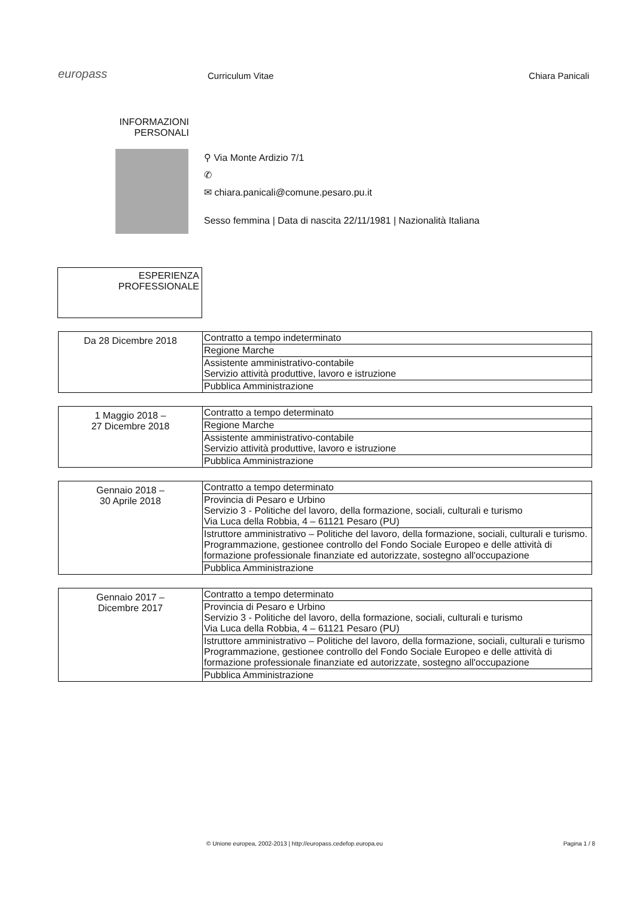europass
Curriculum Vitae
Chiara Panicali
INFORMAZIONI PERSONALI
⚲ Via Monte Ardizio 7/1
✆
✉ chiara.panicali@comune.pesaro.pu.it
Sesso femmina | Data di nascita 22/11/1981 | Nazionalità Italiana
ESPERIENZA
PROFESSIONALE
| Da 28 Dicembre 2018 | Contratto a tempo indeterminato |
| | Regione Marche |
| | Assistente amministrativo-contabile Servizio attività produttive, lavoro e istruzione |
| | Pubblica Amministrazione |
| 1 Maggio 2018 – 27 Dicembre 2018 | Contratto a tempo determinato |
| | Regione Marche |
| | Assistente amministrativo-contabile Servizio attività produttive, lavoro e istruzione |
| | Pubblica Amministrazione |
| Gennaio 2018 – 30 Aprile 2018 | Contratto a tempo determinato |
| | Provincia di Pesaro e Urbino Servizio 3 - Politiche del lavoro, della formazione, sociali, culturali e turismo Via Luca della Robbia, 4 – 61121 Pesaro (PU) |
| | Istruttore amministrativo – Politiche del lavoro, della formazione, sociali, culturali e turismo. Programmazione, gestionee controllo del Fondo Sociale Europeo e delle attività di formazione professionale finanziate ed autorizzate, sostegno all'occupazione |
| | Pubblica Amministrazione |
| Gennaio 2017 – Dicembre 2017 | Contratto a tempo determinato |
| | Provincia di Pesaro e Urbino Servizio 3 - Politiche del lavoro, della formazione, sociali, culturali e turismo Via Luca della Robbia, 4 – 61121 Pesaro (PU) |
| | Istruttore amministrativo – Politiche del lavoro, della formazione, sociali, culturali e turismo Programmazione, gestionee controllo del Fondo Sociale Europeo e delle attività di formazione professionale finanziate ed autorizzate, sostegno all'occupazione |
| | Pubblica Amministrazione |
© Unione europea, 2002-2013 | http://europass.cedefop.europa.eu Pagina 1 / 8